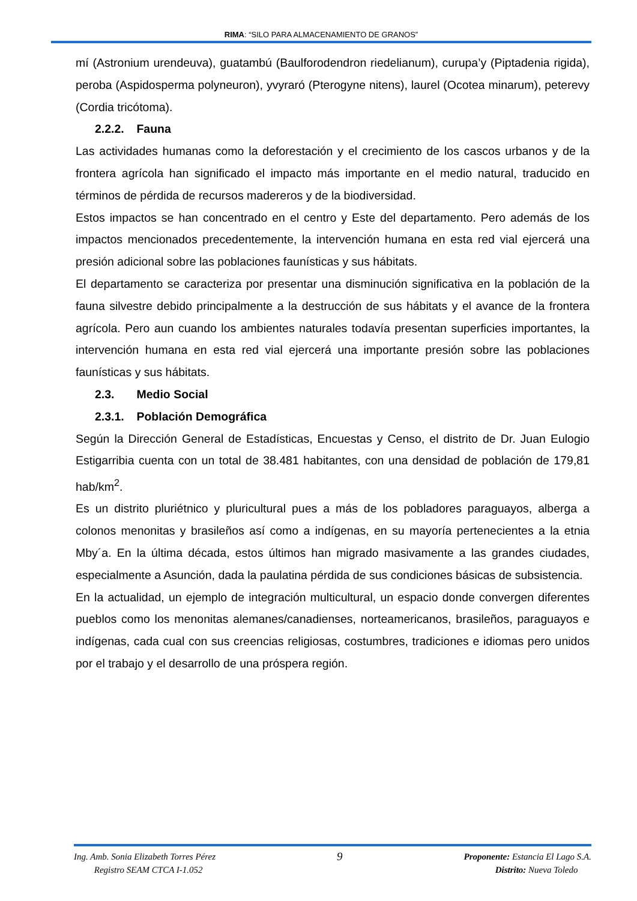RIMA: “SILO PARA ALMACENAMIENTO DE GRANOS”
mí (Astronium urendeuva), guatambú (Baulforodendron riedelianum), curupa’y (Piptadenia rigida), peroba (Aspidosperma polyneuron), yvyraró (Pterogyne nitens), laurel (Ocotea minarum), peterevy (Cordia tricótoma).
2.2.2. Fauna
Las actividades humanas como la deforestación y el crecimiento de los cascos urbanos y de la frontera agrícola han significado el impacto más importante en el medio natural, traducido en términos de pérdida de recursos madereros y de la biodiversidad.
Estos impactos se han concentrado en el centro y Este del departamento. Pero además de los impactos mencionados precedentemente, la intervención humana en esta red vial ejercerá una presión adicional sobre las poblaciones faunísticas y sus hábitats.
El departamento se caracteriza por presentar una disminución significativa en la población de la fauna silvestre debido principalmente a la destrucción de sus hábitats y el avance de la frontera agrícola. Pero aun cuando los ambientes naturales todavía presentan superficies importantes, la intervención humana en esta red vial ejercerá una importante presión sobre las poblaciones faunísticas y sus hábitats.
2.3. Medio Social
2.3.1. Población Demográfica
Según la Dirección General de Estadísticas, Encuestas y Censo, el distrito de Dr. Juan Eulogio Estigarribia cuenta con un total de 38.481 habitantes, con una densidad de población de 179,81 hab/km<sup>2</sup>.
Es un distrito pluriétnico y pluricultural pues a más de los pobladores paraguayos, alberga a colonos menonitas y brasileños así como a indígenas, en su mayoría pertenecientes a la etnia Mby´a. En la última década, estos últimos han migrado masivamente a las grandes ciudades, especialmente a Asunción, dada la paulatina pérdida de sus condiciones básicas de subsistencia.
En la actualidad, un ejemplo de integración multicultural, un espacio donde convergen diferentes pueblos como los menonitas alemanes/canadienses, norteamericanos, brasileños, paraguayos e indígenas, cada cual con sus creencias religiosas, costumbres, tradiciones e idiomas pero unidos por el trabajo y el desarrollo de una próspera región.
Ing. Amb. Sonia Elizabeth Torres Pérez
Registro SEAM CTCA I-1.052
9
Proponente: Estancia El Lago S.A.
Distrito: Nueva Toledo